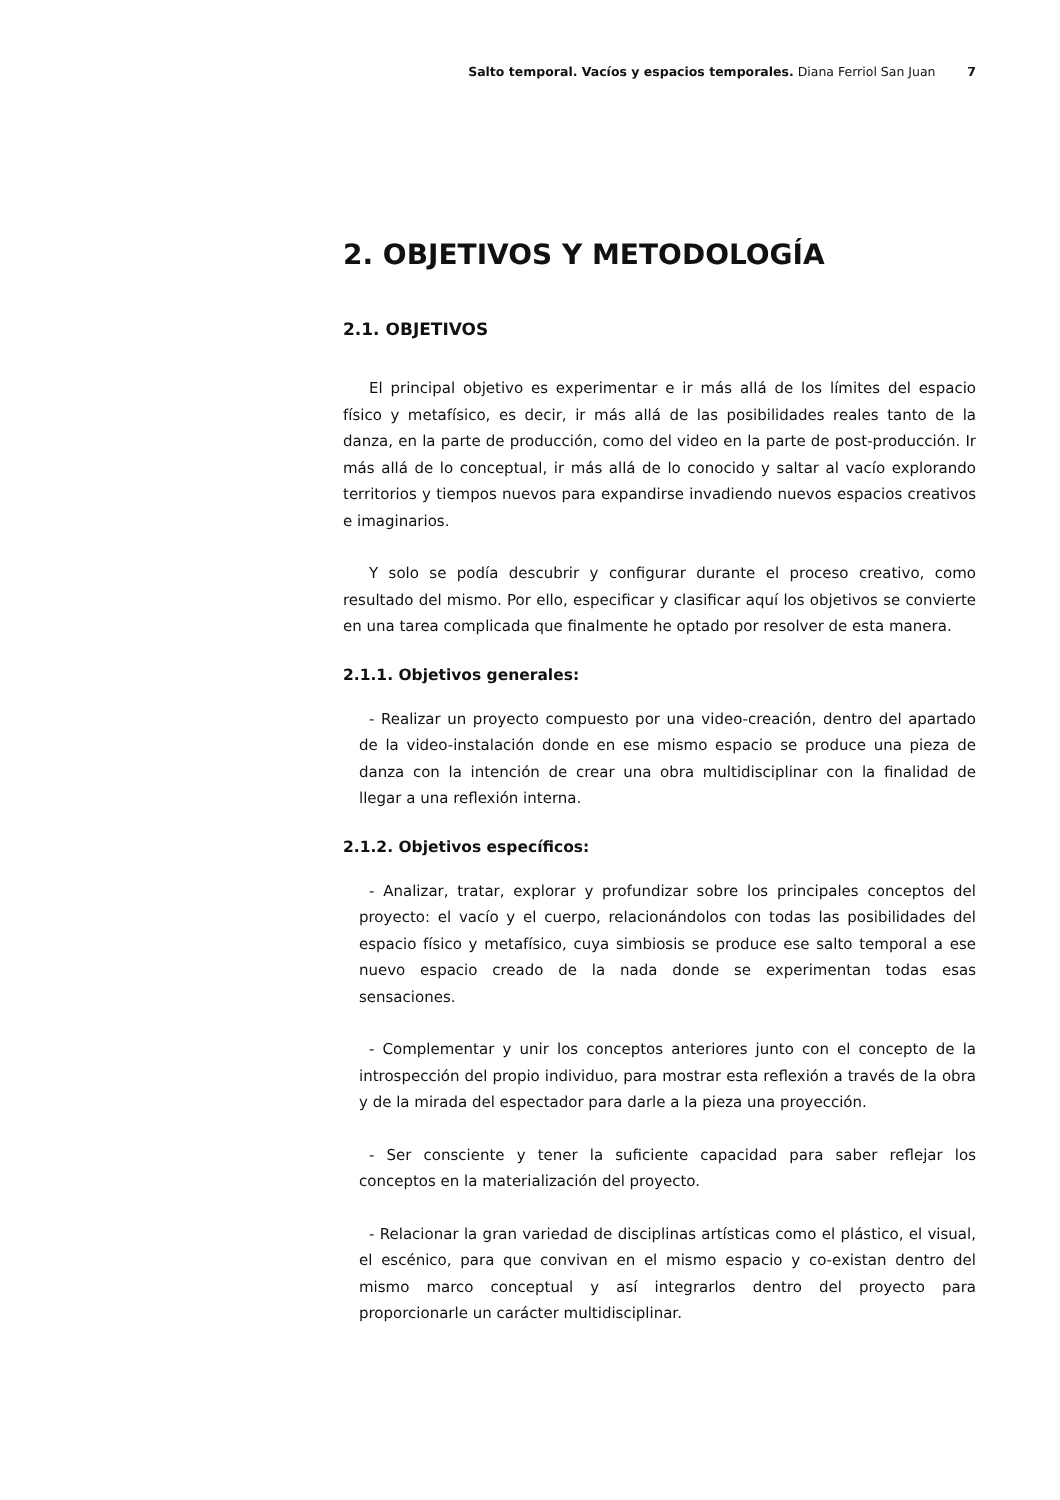Salto temporal. Vacíos y espacios temporales. Diana Ferriol San Juan 7
2. OBJETIVOS Y METODOLOGÍA
2.1. OBJETIVOS
El principal objetivo es experimentar e ir más allá de los límites del espacio físico y metafísico, es decir, ir más allá de las posibilidades reales tanto de la danza, en la parte de producción, como del video en la parte de post-producción. Ir más allá de lo conceptual, ir más allá de lo conocido y saltar al vacío explorando territorios y tiempos nuevos para expandirse invadiendo nuevos espacios creativos e imaginarios.
Y solo se podía descubrir y configurar durante el proceso creativo, como resultado del mismo. Por ello, especificar y clasificar aquí los objetivos se convierte en una tarea complicada que finalmente he optado por resolver de esta manera.
2.1.1. Objetivos generales:
- Realizar un proyecto compuesto por una video-creación, dentro del apartado de la video-instalación donde en ese mismo espacio se produce una pieza de danza con la intención de crear una obra multidisciplinar con la finalidad de llegar a una reflexión interna.
2.1.2. Objetivos específicos:
- Analizar, tratar, explorar y profundizar sobre los principales conceptos del proyecto: el vacío y el cuerpo, relacionándolos con todas las posibilidades del espacio físico y metafísico, cuya simbiosis se produce ese salto temporal a ese nuevo espacio creado de la nada donde se experimentan todas esas sensaciones.
- Complementar y unir los conceptos anteriores junto con el concepto de la introspección del propio individuo, para mostrar esta reflexión a través de la obra y de la mirada del espectador para darle a la pieza una proyección.
- Ser consciente y tener la suficiente capacidad para saber reflejar los conceptos en la materialización del proyecto.
- Relacionar la gran variedad de disciplinas artísticas como el plástico, el visual, el escénico, para que convivan en el mismo espacio y co-existan dentro del mismo marco conceptual y así integrarlos dentro del proyecto para proporcionarle un carácter multidisciplinar.